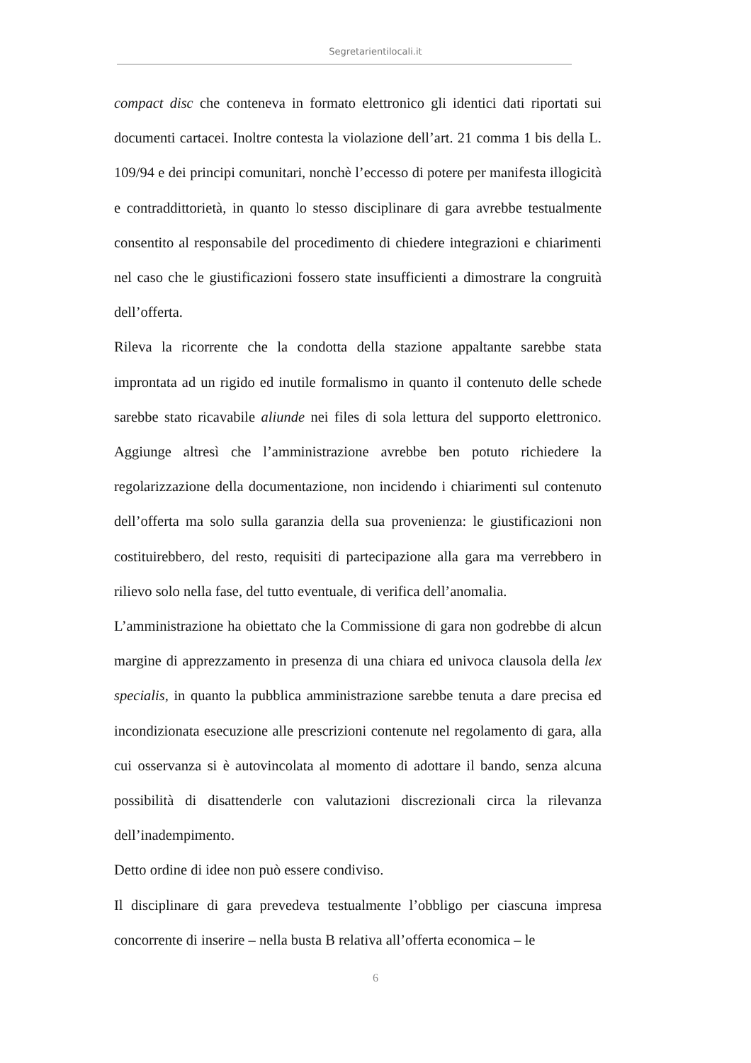Segretarientilocali.it
compact disc che conteneva in formato elettronico gli identici dati riportati sui documenti cartacei. Inoltre contesta la violazione dell’art. 21 comma 1 bis della L. 109/94 e dei principi comunitari, nonchè l’eccesso di potere per manifesta illogicità e contraddittorietà, in quanto lo stesso disciplinare di gara avrebbe testualmente consentito al responsabile del procedimento di chiedere integrazioni e chiarimenti nel caso che le giustificazioni fossero state insufficienti a dimostrare la congruità dell’offerta.
Rileva la ricorrente che la condotta della stazione appaltante sarebbe stata improntata ad un rigido ed inutile formalismo in quanto il contenuto delle schede sarebbe stato ricavabile aliunde nei files di sola lettura del supporto elettronico. Aggiunge altresì che l’amministrazione avrebbe ben potuto richiedere la regolarizzazione della documentazione, non incidendo i chiarimenti sul contenuto dell’offerta ma solo sulla garanzia della sua provenienza: le giustificazioni non costituirebbero, del resto, requisiti di partecipazione alla gara ma verrebbero in rilievo solo nella fase, del tutto eventuale, di verifica dell’anomalia.
L’amministrazione ha obiettato che la Commissione di gara non godrebbe di alcun margine di apprezzamento in presenza di una chiara ed univoca clausola della lex specialis, in quanto la pubblica amministrazione sarebbe tenuta a dare precisa ed incondizionata esecuzione alle prescrizioni contenute nel regolamento di gara, alla cui osservanza si è autovincolata al momento di adottare il bando, senza alcuna possibilità di disattenderle con valutazioni discrezionali circa la rilevanza dell’inadempimento.
Detto ordine di idee non può essere condiviso.
Il disciplinare di gara prevedeva testualmente l’obbligo per ciascuna impresa concorrente di inserire – nella busta B relativa all’offerta economica – le
6